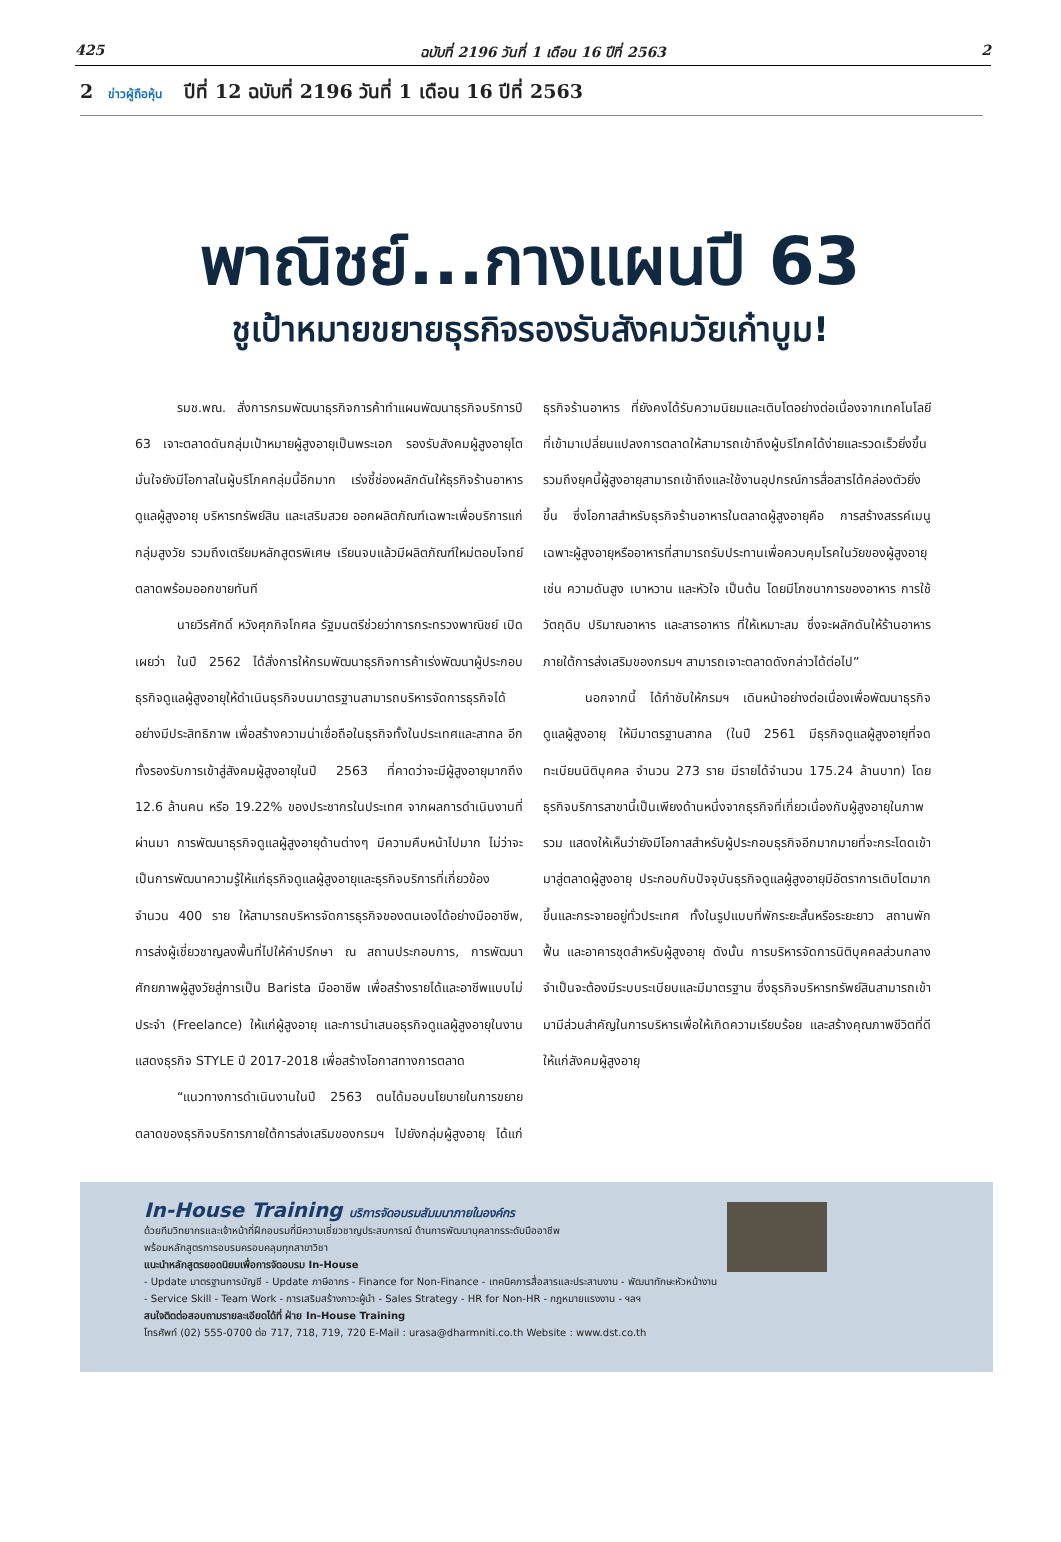425 ฉบับที่ 2196 วันที่ 1 เดือน 16 ปีที่ 2563 2
2 ข่าวผู้ถือหุ้น ปีที่ 12 ฉบับที่ 2196 วันที่ 1 เดือน 16 ปีที่ 2563
พาณิชย์...กางแผนปี 63
ชูเป้าหมายขยายธุรกิจรองรับสังคมวัยเก๋าบูม!
รมช.พณ. สั่งการกรมพัฒนาธุรกิจการค้าทำแผนพัฒนาธุรกิจบริการปี 63 เจาะตลาดดันกลุ่มเป้าหมายผู้สูงอายุเป็นพระเอก รองรับสังคมผู้สูงอายุโต มั่นใจยังมีโอกาสในผู้บริโภคกลุ่มนี้อีกมาก เร่งชี้ช่องผลักดันให้ธุรกิจร้านอาหาร ดูแลผู้สูงอายุ บริหารทรัพย์สิน และเสริมสวย ออกผลิตภัณฑ์เฉพาะเพื่อบริการแก่กลุ่มสูงวัย รวมถึงเตรียมหลักสูตรพิเศษ เรียนจบแล้วมีผลิตภัณฑ์ใหม่ตอบโจทย์ตลาดพร้อมออกขายทันที
นายวีรศักดิ์ หวังศุภกิจโกศล รัฐมนตรีช่วยว่าการกระทรวงพาณิชย์ เปิดเผยว่า ในปี 2562 ได้สั่งการให้กรมพัฒนาธุรกิจการค้าเร่งพัฒนาผู้ประกอบธุรกิจดูแลผู้สูงอายุให้ดำเนินธุรกิจบนมาตรฐานสามารถบริหารจัดการธุรกิจได้อย่างมีประสิทธิภาพ เพื่อสร้างความน่าเชื่อถือในธุรกิจทั้งในประเทศและสากล อีกทั้งรองรับการเข้าสู่สังคมผู้สูงอายุในปี 2563 ที่คาดว่าจะมีผู้สูงอายุมากถึง 12.6 ล้านคน หรือ 19.22% ของประชากรในประเทศ จากผลการดำเนินงานที่ผ่านมา การพัฒนาธุรกิจดูแลผู้สูงอายุด้านต่างๆ มีความคืบหน้าไปมาก ไม่ว่าจะเป็นการพัฒนาความรู้ให้แก่ธุรกิจดูแลผู้สูงอายุและธุรกิจบริการที่เกี่ยวข้องจำนวน 400 ราย ให้สามารถบริหารจัดการธุรกิจของตนเองได้อย่างมืออาชีพ, การส่งผู้เชี่ยวชาญลงพื้นที่ไปให้คำปรึกษา ณ สถานประกอบการ, การพัฒนาศักยภาพผู้สูงวัยสู่การเป็น Barista มืออาชีพ เพื่อสร้างรายได้และอาชีพแบบไม่ประจำ (Freelance) ให้แก่ผู้สูงอายุ และการนำเสนอธุรกิจดูแลผู้สูงอายุในงานแสดงธุรกิจ STYLE ปี 2017-2018 เพื่อสร้างโอกาสทางการตลาด
“แนวทางการดำเนินงานในปี 2563 ตนได้มอบนโยบายในการขยายตลาดของธุรกิจบริการภายใต้การส่งเสริมของกรมฯ ไปยังกลุ่มผู้สูงอายุ ได้แก่ ธุรกิจร้านอาหาร ที่ยังคงได้รับความนิยมและเติบโตอย่างต่อเนื่องจากเทคโนโลยีที่เข้ามาเปลี่ยนแปลงการตลาดให้สามารถเข้าถึงผู้บริโภคได้ง่ายและรวดเร็วยิ่งขึ้น รวมถึงยุคนี้ผู้สูงอายุสามารถเข้าถึงและใช้งานอุปกรณ์การสื่อสารได้คล่องตัวยิ่งขึ้น ซึ่งโอกาสสำหรับธุรกิจร้านอาหารในตลาดผู้สูงอายุคือ การสร้างสรรค์เมนูเฉพาะผู้สูงอายุหรืออาหารที่สามารถรับประทานเพื่อควบคุมโรคในวัยของผู้สูงอายุ เช่น ความดันสูง เบาหวาน และหัวใจ เป็นต้น โดยมีโภชนาการของอาหาร การใช้วัตถุดิบ ปริมาณอาหาร และสารอาหาร ที่ให้เหมาะสม ซึ่งจะผลักดันให้ร้านอาหารภายใต้การส่งเสริมของกรมฯ สามารถเจาะตลาดดังกล่าวได้ต่อไป”
นอกจากนี้ ได้กำชับให้กรมฯ เดินหน้าอย่างต่อเนื่องเพื่อพัฒนาธุรกิจดูแลผู้สูงอายุ ให้มีมาตรฐานสากล (ในปี 2561 มีธุรกิจดูแลผู้สูงอายุที่จดทะเบียนนิติบุคคล จำนวน 273 ราย มีรายได้จำนวน 175.24 ล้านบาท) โดยธุรกิจบริการสาขานี้เป็นเพียงด้านหนึ่งจากธุรกิจที่เกี่ยวเนื่องกับผู้สูงอายุในภาพรวม แสดงให้เห็นว่ายังมีโอกาสสำหรับผู้ประกอบธุรกิจอีกมากมายที่จะกระโดดเข้ามาสู่ตลาดผู้สูงอายุ ประกอบกับปัจจุบันธุรกิจดูแลผู้สูงอายุมีอัตราการเติบโตมากขึ้นและกระจายอยู่ทั่วประเทศ ทั้งในรูปแบบที่พักระยะสั้นหรือระยะยาว สถานพักฟื้น และอาคารชุดสำหรับผู้สูงอายุ ดังนั้น การบริหารจัดการนิติบุคคลส่วนกลางจำเป็นจะต้องมีระบบระเบียบและมีมาตรฐาน ซึ่งธุรกิจบริหารทรัพย์สินสามารถเข้ามามีส่วนสำคัญในการบริหารเพื่อให้เกิดความเรียบร้อย และสร้างคุณภาพชีวิตที่ดีให้แก่สังคมผู้สูงอายุ
In-House Training บริการจัดอบรมสัมมนาภายในองค์กร
ด้วยทีมวิทยากรและเจ้าหน้าที่ฝึกอบรมที่มีความเชี่ยวชาญประสบการณ์ ด้านการพัฒนาบุคลากรระดับมืออาชีพ
พร้อมหลักสูตรการอบรมครอบคลุมทุกสาขาวิชา
แนะนำหลักสูตรยอดนิยมเพื่อการจัดอบรม In-House
- Update มาตรฐานการบัญชี - Update ภาษีอากร - Finance for Non-Finance - เทคนิคการสื่อสารและประสานงาน - พัฒนาทักษะหัวหน้างาน
- Service Skill - Team Work - การเสริมสร้างภาวะผู้นำ - Sales Strategy - HR for Non-HR - กฎหมายแรงงาน - ฯลฯ
สนใจติดต่อสอบถามรายละเอียดได้ที่ ฝ่าย In-House Training
โทรศัพท์ (02) 555-0700 ต่อ 717, 718, 719, 720 E-Mail : urasa@dharmniti.co.th Website : www.dst.co.th